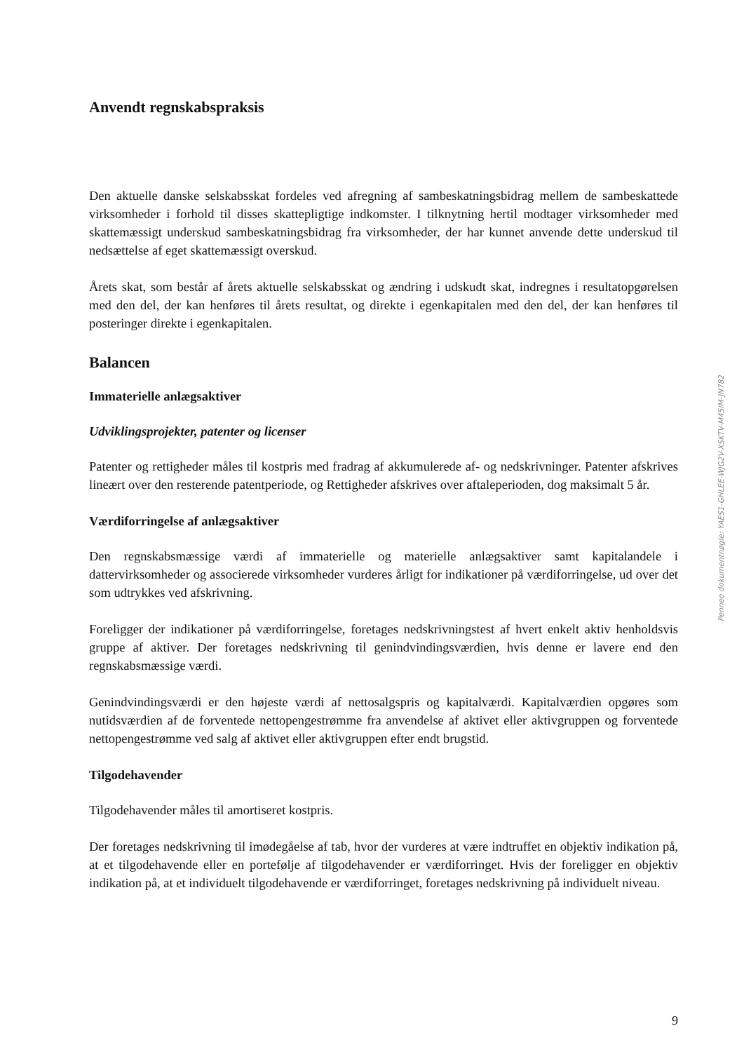Anvendt regnskabspraksis
Den aktuelle danske selskabsskat fordeles ved afregning af sambeskatningsbidrag mellem de sambeskattede virksomheder i forhold til disses skattepligtige indkomster. I tilknytning hertil modtager virksomheder med skattemæssigt underskud sambeskatningsbidrag fra virksomheder, der har kunnet anvende dette underskud til nedsættelse af eget skattemæssigt overskud.
Årets skat, som består af årets aktuelle selskabsskat og ændring i udskudt skat, indregnes i resultatopgørelsen med den del, der kan henføres til årets resultat, og direkte i egenkapitalen med den del, der kan henføres til posteringer direkte i egenkapitalen.
Balancen
Immaterielle anlægsaktiver
Udviklingsprojekter, patenter og licenser
Patenter og rettigheder måles til kostpris med fradrag af akkumulerede af- og nedskrivninger. Patenter afskrives lineært over den resterende patentperiode, og Rettigheder afskrives over aftaleperioden, dog maksimalt 5 år.
Værdiforringelse af anlægsaktiver
Den regnskabsmæssige værdi af immaterielle og materielle anlægsaktiver samt kapitalandele i dattervirksomheder og associerede virksomheder vurderes årligt for indikationer på værdiforringelse, ud over det som udtrykkes ved afskrivning.
Foreligger der indikationer på værdiforringelse, foretages nedskrivningstest af hvert enkelt aktiv henholdsvis gruppe af aktiver. Der foretages nedskrivning til genindvindingsværdien, hvis denne er lavere end den regnskabsmæssige værdi.
Genindvindingsværdi er den højeste værdi af nettosalgspris og kapitalværdi. Kapitalværdien opgøres som nutidsværdien af de forventede nettopengestrømme fra anvendelse af aktivet eller aktivgruppen og forventede nettopengestrømme ved salg af aktivet eller aktivgruppen efter endt brugstid.
Tilgodehavender
Tilgodehavender måles til amortiseret kostpris.
Der foretages nedskrivning til imødegåelse af tab, hvor der vurderes at være indtruffet en objektiv indikation på, at et tilgodehavende eller en portefølje af tilgodehavender er værdiforringet. Hvis der foreligger en objektiv indikation på, at et individuelt tilgodehavende er værdiforringet, foretages nedskrivning på individuelt niveau.
Penneo dokumentnøgle: YAES1-GHLEE-WJG2V-XSKTV-M45IM-JN782
9